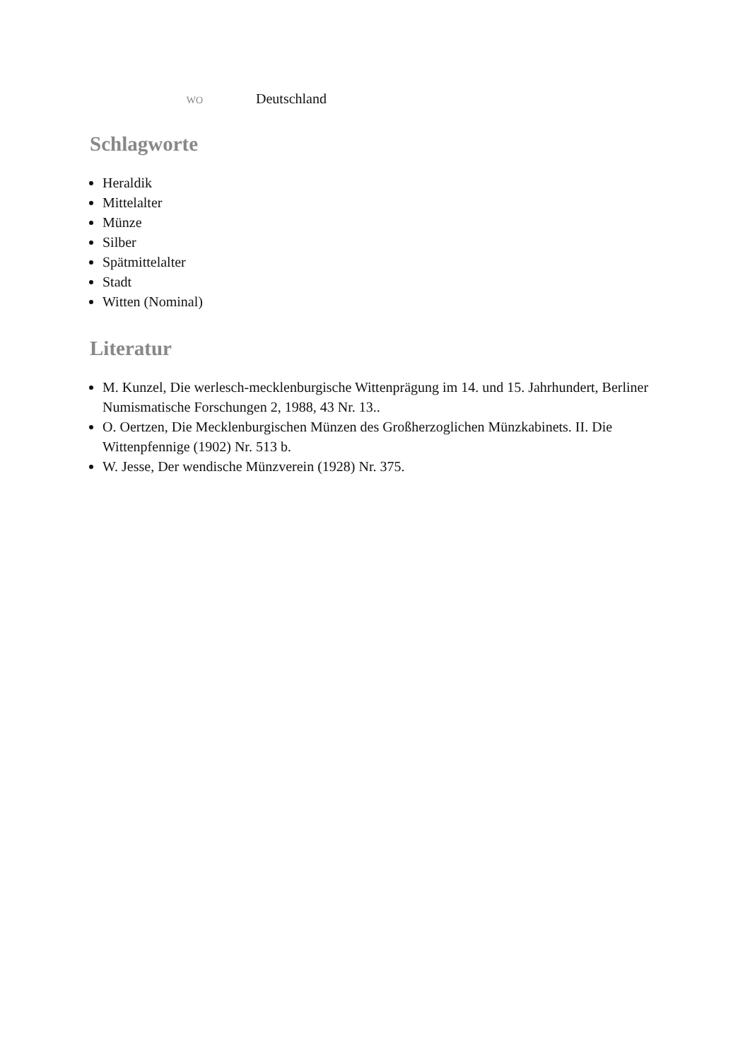wo Deutschland
Schlagworte
Heraldik
Mittelalter
Münze
Silber
Spätmittelalter
Stadt
Witten (Nominal)
Literatur
M. Kunzel, Die werlesch-mecklenburgische Wittenprägung im 14. und 15. Jahrhundert, Berliner Numismatische Forschungen 2, 1988, 43 Nr. 13..
O. Oertzen, Die Mecklenburgischen Münzen des Großherzoglichen Münzkabinets. II. Die Wittenpfennige (1902) Nr. 513 b.
W. Jesse, Der wendische Münzverein (1928) Nr. 375.